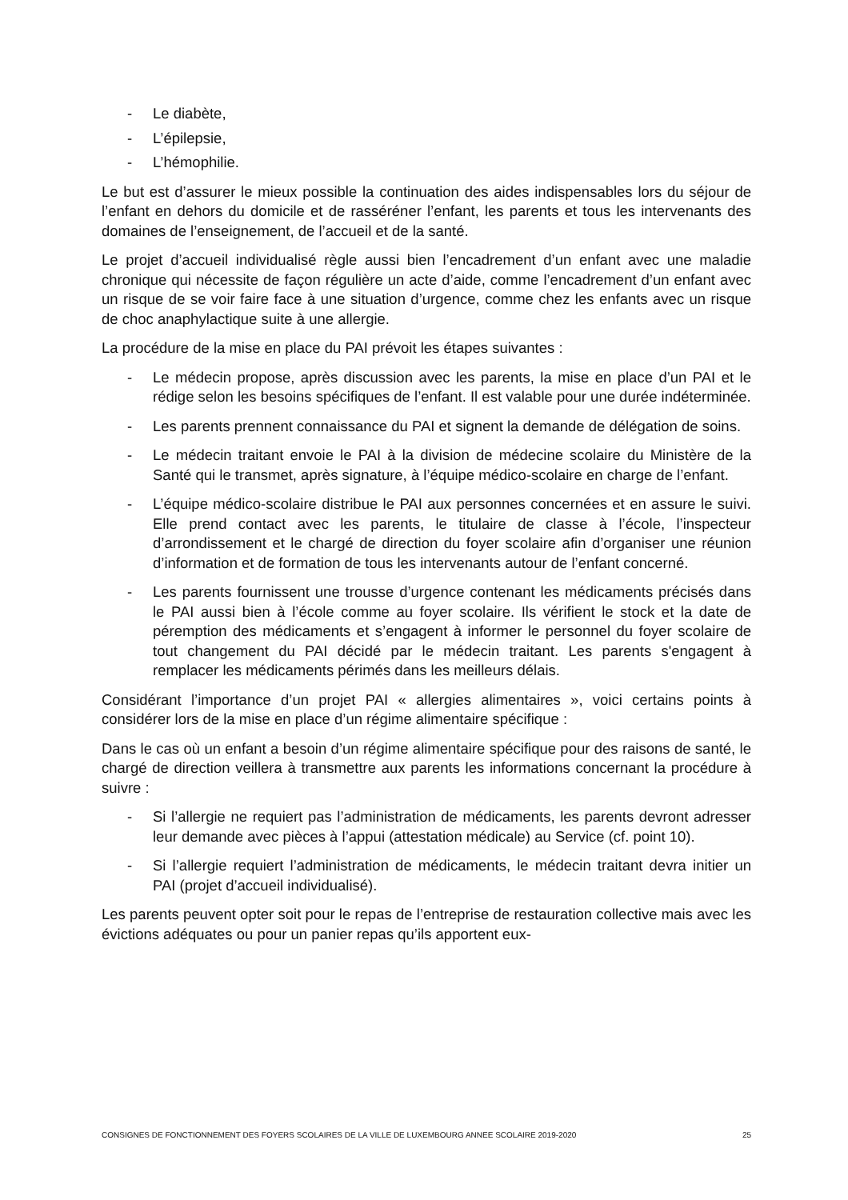- Le diabète,
- L’épilepsie,
- L’hémophilie.
Le but est d’assurer le mieux possible la continuation des aides indispensables lors du séjour de l’enfant en dehors du domicile et de rasséréner l’enfant, les parents et tous les intervenants des domaines de l’enseignement, de l’accueil et de la santé.
Le projet d’accueil individualisé règle aussi bien l’encadrement d’un enfant avec une maladie chronique qui nécessite de façon régulière un acte d’aide, comme l’encadrement d’un enfant avec un risque de se voir faire face à une situation d’urgence, comme chez les enfants avec un risque de choc anaphylactique suite à une allergie.
La procédure de la mise en place du PAI prévoit les étapes suivantes :
- Le médecin propose, après discussion avec les parents, la mise en place d’un PAI et le rédige selon les besoins spécifiques de l’enfant. Il est valable pour une durée indéterminée.
- Les parents prennent connaissance du PAI et signent la demande de délégation de soins.
- Le médecin traitant envoie le PAI à la division de médecine scolaire du Ministère de la Santé qui le transmet, après signature, à l’équipe médico-scolaire en charge de l’enfant.
- L’équipe médico-scolaire distribue le PAI aux personnes concernées et en assure le suivi. Elle prend contact avec les parents, le titulaire de classe à l’école, l’inspecteur d’arrondissement et le chargé de direction du foyer scolaire afin d’organiser une réunion d’information et de formation de tous les intervenants autour de l’enfant concerné.
- Les parents fournissent une trousse d’urgence contenant les médicaments précisés dans le PAI aussi bien à l’école comme au foyer scolaire. Ils vérifient le stock et la date de péremption des médicaments et s’engagent à informer le personnel du foyer scolaire de tout changement du PAI décidé par le médecin traitant. Les parents s'engagent à remplacer les médicaments périmés dans les meilleurs délais.
Considérant l’importance d’un projet PAI « allergies alimentaires », voici certains points à considérer lors de la mise en place d’un régime alimentaire spécifique :
Dans le cas où un enfant a besoin d’un régime alimentaire spécifique pour des raisons de santé, le chargé de direction veillera à transmettre aux parents les informations concernant la procédure à suivre :
- Si l’allergie ne requiert pas l’administration de médicaments, les parents devront adresser leur demande avec pièces à l’appui (attestation médicale) au Service (cf. point 10).
- Si l’allergie requiert l’administration de médicaments, le médecin traitant devra initier un PAI (projet d’accueil individualisé).
Les parents peuvent opter soit pour le repas de l’entreprise de restauration collective mais avec les évictions adéquates ou pour un panier repas qu’ils apportent eux-
CONSIGNES DE FONCTIONNEMENT DES FOYERS SCOLAIRES DE LA VILLE DE LUXEMBOURG ANNEE SCOLAIRE 2019-2020 25